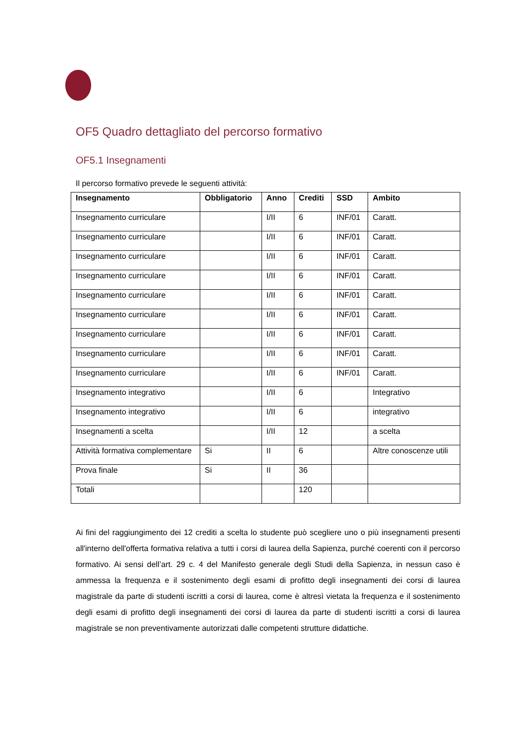OF5 Quadro dettagliato del percorso formativo
OF5.1 Insegnamenti
Il percorso formativo prevede le seguenti attività:
| Insegnamento | Obbligatorio | Anno | Crediti | SSD | Ambito |
| --- | --- | --- | --- | --- | --- |
| Insegnamento curriculare | | I/II | 6 | INF/01 | Caratt. |
| Insegnamento curriculare | | I/II | 6 | INF/01 | Caratt. |
| Insegnamento curriculare | | I/II | 6 | INF/01 | Caratt. |
| Insegnamento curriculare | | I/II | 6 | INF/01 | Caratt. |
| Insegnamento curriculare | | I/II | 6 | INF/01 | Caratt. |
| Insegnamento curriculare | | I/II | 6 | INF/01 | Caratt. |
| Insegnamento curriculare | | I/II | 6 | INF/01 | Caratt. |
| Insegnamento curriculare | | I/II | 6 | INF/01 | Caratt. |
| Insegnamento curriculare | | I/II | 6 | INF/01 | Caratt. |
| Insegnamento integrativo | | I/II | 6 | | Integrativo |
| Insegnamento integrativo | | I/II | 6 | | integrativo |
| Insegnamenti a scelta | | I/II | 12 | | a scelta |
| Attività formativa complementare | Si | II | 6 | | Altre conoscenze utili |
| Prova finale | Si | II | 36 | | |
| Totali | | | 120 | | |
Ai fini del raggiungimento dei 12 crediti a scelta lo studente può scegliere uno o più insegnamenti presenti all'interno dell'offerta formativa relativa a tutti i corsi di laurea della Sapienza, purché coerenti con il percorso formativo. Ai sensi dell’art. 29 c. 4 del Manifesto generale degli Studi della Sapienza, in nessun caso è ammessa la frequenza e il sostenimento degli esami di profitto degli insegnamenti dei corsi di laurea magistrale da parte di studenti iscritti a corsi di laurea, come è altresì vietata la frequenza e il sostenimento degli esami di profitto degli insegnamenti dei corsi di laurea da parte di studenti iscritti a corsi di laurea magistrale se non preventivamente autorizzati dalle competenti strutture didattiche.